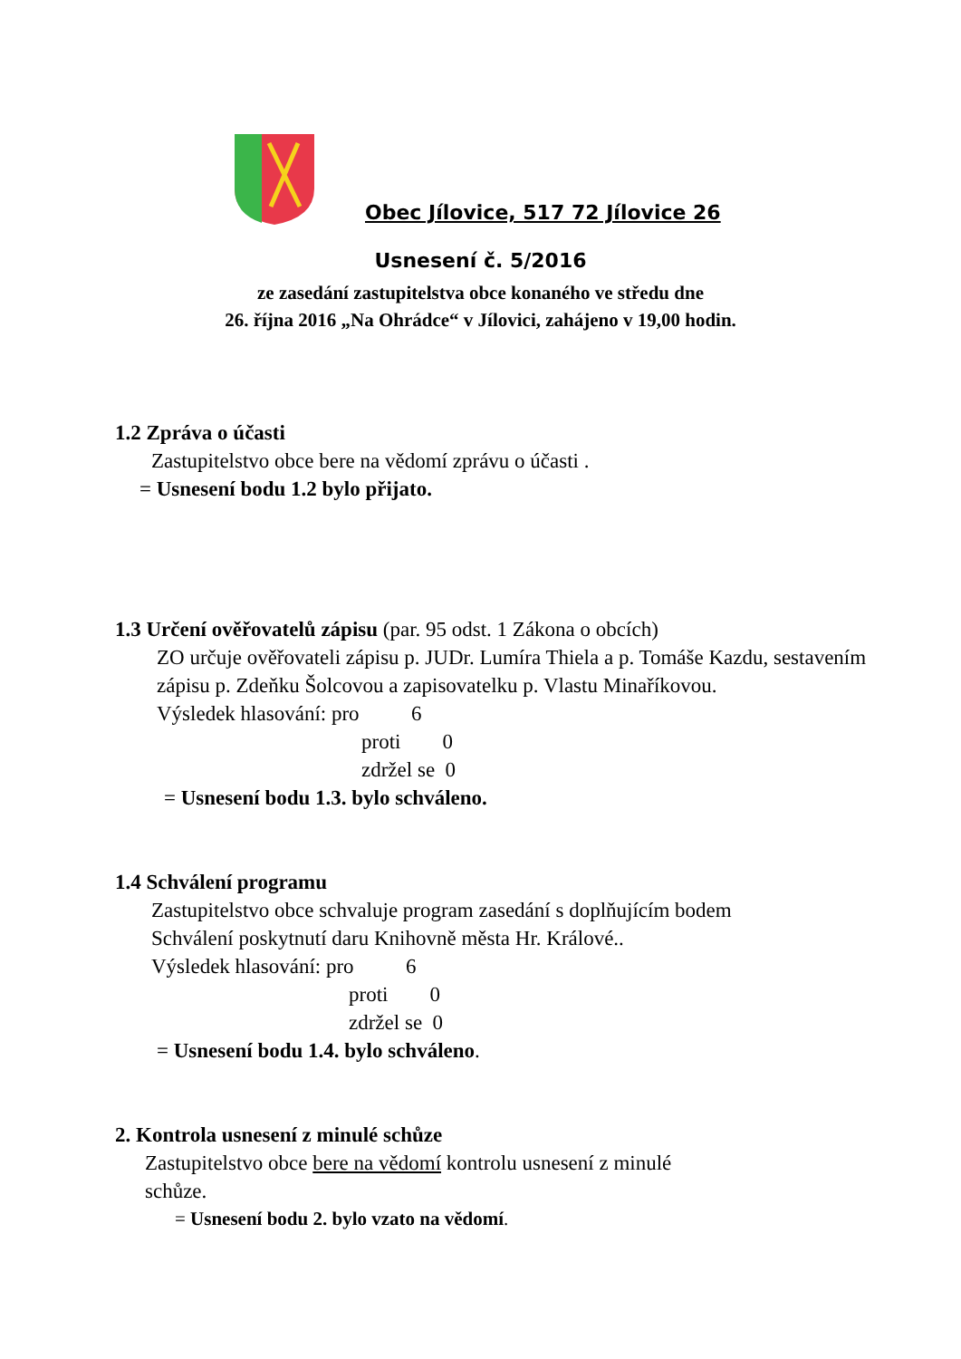Obec Jílovice, 517 72 Jílovice 26
Usnesení č. 5/2016
ze zasedání zastupitelstva obce konaného ve středu dne
26. října 2016 „Na Ohrádce“ v Jílovici, zahájeno v 19,00 hodin.
1.2 Zpráva o účasti
Zastupitelstvo obce bere na vědomí zprávu o účasti .
= Usnesení bodu 1.2 bylo přijato.
1.3 Určení ověřovatelů zápisu (par. 95 odst. 1 Zákona o obcích)
ZO určuje ověřovateli zápisu p. JUDr. Lumíra Thiela a p. Tomáše Kazdu, sestavením zápisu p. Zdeňku Šolcovou a zapisovatelku p. Vlastu Minaříkovou.
Výsledek hlasování: pro 6
proti 0
zdržel se 0
= Usnesení bodu 1.3. bylo schváleno.
1.4 Schválení programu
Zastupitelstvo obce schvaluje program zasedání s doplňujícím bodem
Schválení poskytnutí daru Knihovně města Hr. Králové..
Výsledek hlasování: pro 6
proti 0
zdržel se 0
= Usnesení bodu 1.4. bylo schváleno.
2. Kontrola usnesení z minulé schůze
Zastupitelstvo obce bere na vědomí kontrolu usnesení z minulé
schůze.
= Usnesení bodu 2. bylo vzato na vědomí.